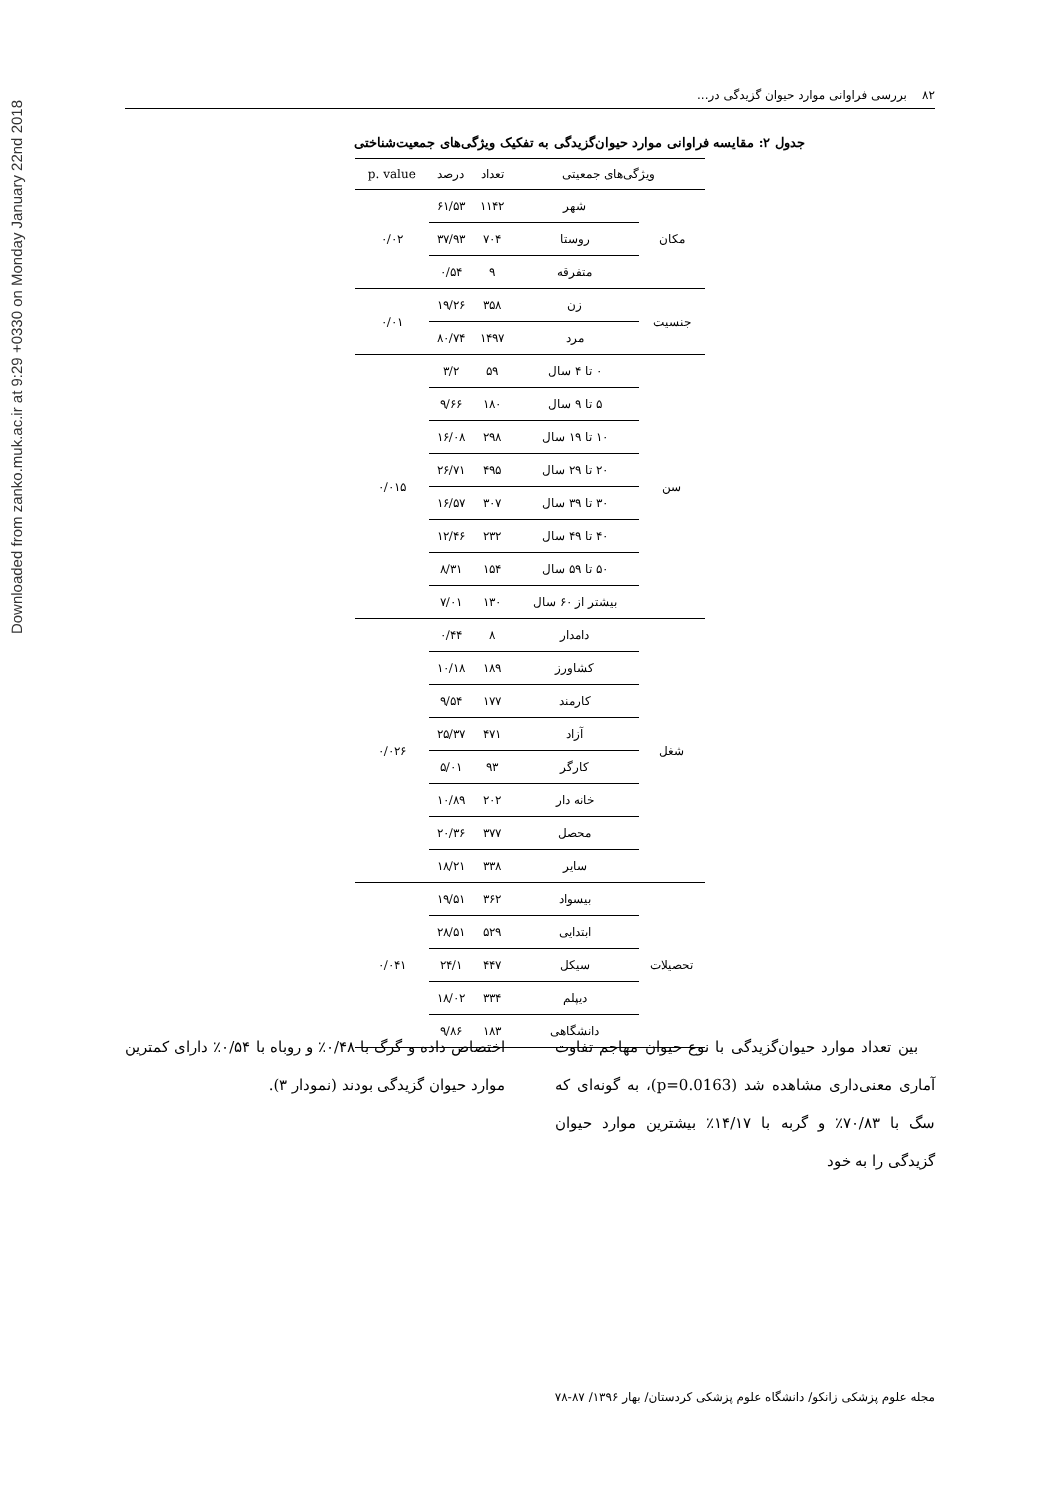Downloaded from zanko.muk.ac.ir at 9:29 +0330 on Monday January 22nd 2018
۸۲ بررسی فراوانی موارد حیوان گزیدگی در...
جدول ۲: مقایسه فراوانی موارد حیوان‌گزیدگی به تفکیک ویژگی‌های جمعیت‌شناختی
| ویژگی‌های جمعیتی | | تعداد | درصد | p. value |
| --- | --- | --- | --- | --- |
| مکان | شهر | ۱۱۴۲ | ۶۱/۵۳ | ۰/۰۲ |
| | روستا | ۷۰۴ | ۳۷/۹۳ | |
| | متفرقه | ۹ | ۰/۵۴ | |
| جنسیت | زن | ۳۵۸ | ۱۹/۲۶ | ۰/۰۱ |
| | مرد | ۱۴۹۷ | ۸۰/۷۴ | |
| سن | ۰ تا ۴ سال | ۵۹ | ۳/۲ | ۰/۰۱۵ |
| | ۵ تا ۹ سال | ۱۸۰ | ۹/۶۶ | |
| | ۱۰ تا ۱۹ سال | ۲۹۸ | ۱۶/۰۸ | |
| | ۲۰ تا ۲۹ سال | ۴۹۵ | ۲۶/۷۱ | |
| | ۳۰ تا ۳۹ سال | ۳۰۷ | ۱۶/۵۷ | |
| | ۴۰ تا ۴۹ سال | ۲۳۲ | ۱۲/۴۶ | |
| | ۵۰ تا ۵۹ سال | ۱۵۴ | ۸/۳۱ | |
| | بیشتر از ۶۰ سال | ۱۳۰ | ۷/۰۱ | |
| شغل | دامدار | ۸ | ۰/۴۴ | ۰/۰۲۶ |
| | کشاورز | ۱۸۹ | ۱۰/۱۸ | |
| | کارمند | ۱۷۷ | ۹/۵۴ | |
| | آزاد | ۴۷۱ | ۲۵/۳۷ | |
| | کارگر | ۹۳ | ۵/۰۱ | |
| | خانه دار | ۲۰۲ | ۱۰/۸۹ | |
| | محصل | ۳۷۷ | ۲۰/۳۶ | |
| | سایر | ۳۳۸ | ۱۸/۲۱ | |
| تحصیلات | بیسواد | ۳۶۲ | ۱۹/۵۱ | ۰/۰۴۱ |
| | ابتدایی | ۵۲۹ | ۲۸/۵۱ | |
| | سیکل | ۴۴۷ | ۲۴/۱ | |
| | دیپلم | ۳۳۴ | ۱۸/۰۲ | |
| | دانشگاهی | ۱۸۳ | ۹/۸۶ | |
بین تعداد موارد حیوان‌گزیدگی با نوع حیوان مهاجم تفاوت آماری معنی‌داری مشاهده شد (p=0.0163)، به گونه‌ای که سگ با ۷۰/۸۳٪ و گربه با ۱۴/۱۷٪ بیشترین موارد حیوان گزیدگی را به خود
اختصاص داده و گرگ با ۰/۴۸٪ و روباه با ۰/۵۴٪ دارای کمترین موارد حیوان گزیدگی بودند (نمودار ۳).
مجله علوم پزشکی زانکو/ دانشگاه علوم پزشکی کردستان/ بهار ۱۳۹۶/ ۸۷-۷۸